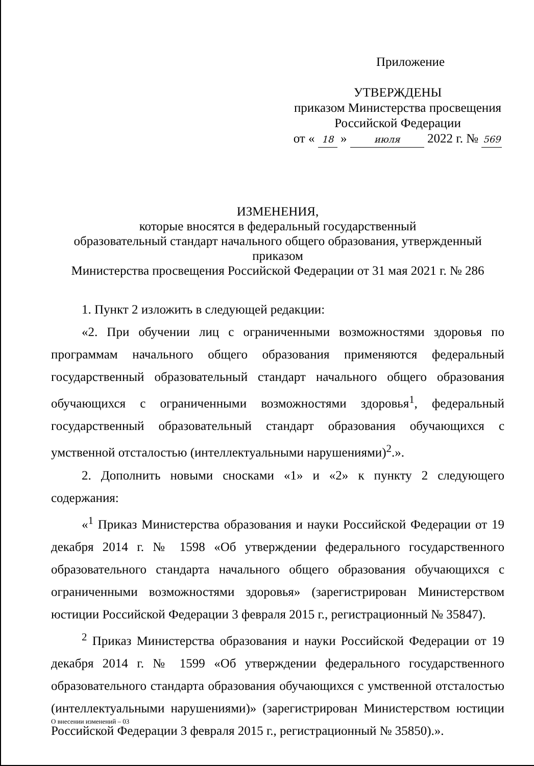Приложение
УТВЕРЖДЕНЫ
приказом Министерства просвещения
Российской Федерации
от « 18 » июля 2022 г. № 569
ИЗМЕНЕНИЯ,
которые вносятся в федеральный государственный
образовательный стандарт начального общего образования, утвержденный приказом
Министерства просвещения Российской Федерации от 31 мая 2021 г. № 286
1. Пункт 2 изложить в следующей редакции:
«2. При обучении лиц с ограниченными возможностями здоровья по программам начального общего образования применяются федеральный государственный образовательный стандарт начального общего образования обучающихся с ограниченными возможностями здоровья<sup>1</sup>, федеральный государственный образовательный стандарт образования обучающихся с умственной отсталостью (интеллектуальными нарушениями)<sup>2</sup>.».
2. Дополнить новыми сносками «1» и «2» к пункту 2 следующего содержания:
«<sup>1</sup> Приказ Министерства образования и науки Российской Федерации от 19 декабря 2014 г. № 1598 «Об утверждении федерального государственного образовательного стандарта начального общего образования обучающихся с ограниченными возможностями здоровья» (зарегистрирован Министерством юстиции Российской Федерации 3 февраля 2015 г., регистрационный № 35847).
<sup>2</sup> Приказ Министерства образования и науки Российской Федерации от 19 декабря 2014 г. № 1599 «Об утверждении федерального государственного образовательного стандарта образования обучающихся с умственной отсталостью (интеллектуальными нарушениями)» (зарегистрирован Министерством юстиции Российской Федерации 3 февраля 2015 г., регистрационный № 35850).».
О внесении изменений – 03